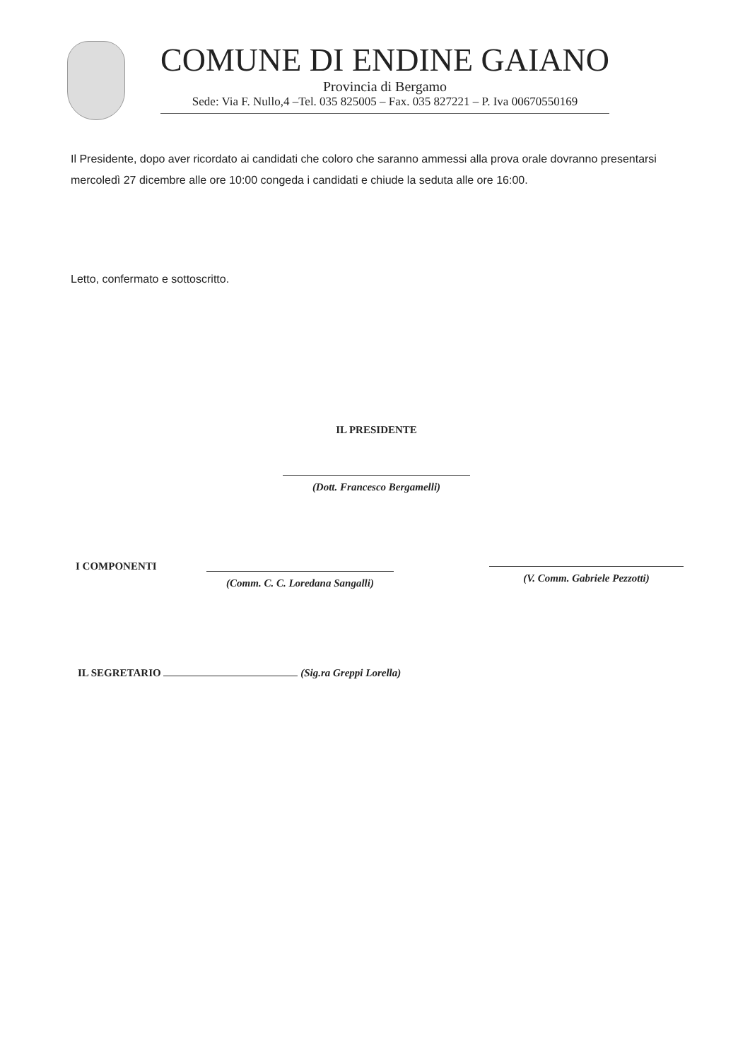COMUNE DI ENDINE GAIANO
Provincia di Bergamo
Sede: Via F. Nullo,4 –Tel. 035 825005 – Fax. 035 827221 – P. Iva 00670550169
Il Presidente, dopo aver ricordato ai candidati che coloro che saranno ammessi alla prova orale dovranno presentarsi mercoledì 27 dicembre alle ore 10:00 congeda i candidati e chiude la seduta alle ore 16:00.
Letto, confermato e sottoscritto.
IL PRESIDENTE
(Dott. Francesco Bergamelli)
I COMPONENTI
(Comm. C. C. Loredana Sangalli)
(V. Comm. Gabriele Pezzotti)
IL SEGRETARIO (Sig.ra Greppi Lorella)